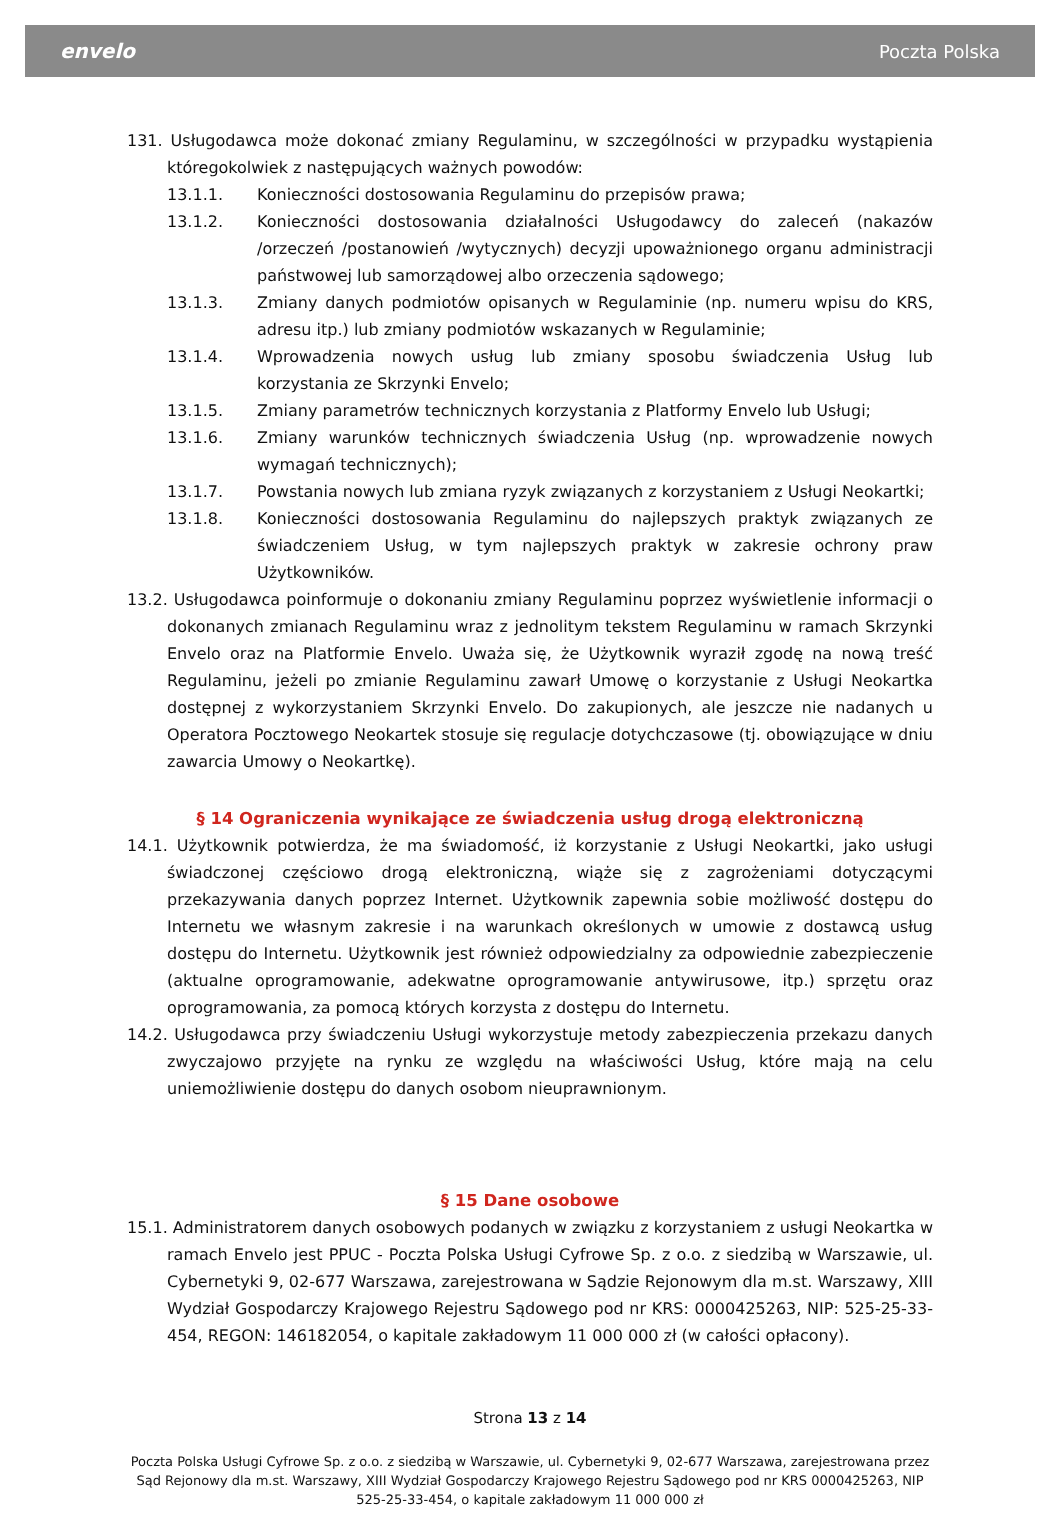envelo Poczta Polska
131. Usługodawca może dokonać zmiany Regulaminu, w szczególności w przypadku wystąpienia któregokolwiek z następujących ważnych powodów:
13.1.1. Konieczności dostosowania Regulaminu do przepisów prawa;
13.1.2. Konieczności dostosowania działalności Usługodawcy do zaleceń (nakazów /orzeczeń /postanowień /wytycznych) decyzji upoważnionego organu administracji państwowej lub samorządowej albo orzeczenia sądowego;
13.1.3. Zmiany danych podmiotów opisanych w Regulaminie (np. numeru wpisu do KRS, adresu itp.) lub zmiany podmiotów wskazanych w Regulaminie;
13.1.4. Wprowadzenia nowych usług lub zmiany sposobu świadczenia Usług lub korzystania ze Skrzynki Envelo;
13.1.5. Zmiany parametrów technicznych korzystania z Platformy Envelo lub Usługi;
13.1.6. Zmiany warunków technicznych świadczenia Usług (np. wprowadzenie nowych wymagań technicznych);
13.1.7. Powstania nowych lub zmiana ryzyk związanych z korzystaniem z Usługi Neokartki;
13.1.8. Konieczności dostosowania Regulaminu do najlepszych praktyk związanych ze świadczeniem Usług, w tym najlepszych praktyk w zakresie ochrony praw Użytkowników.
13.2. Usługodawca poinformuje o dokonaniu zmiany Regulaminu poprzez wyświetlenie informacji o dokonanych zmianach Regulaminu wraz z jednolitym tekstem Regulaminu w ramach Skrzynki Envelo oraz na Platformie Envelo. Uważa się, że Użytkownik wyraził zgodę na nową treść Regulaminu, jeżeli po zmianie Regulaminu zawarł Umowę o korzystanie z Usługi Neokartka dostępnej z wykorzystaniem Skrzynki Envelo. Do zakupionych, ale jeszcze nie nadanych u Operatora Pocztowego Neokartek stosuje się regulacje dotychczasowe (tj. obowiązujące w dniu zawarcia Umowy o Neokartkę).
§ 14 Ograniczenia wynikające ze świadczenia usług drogą elektroniczną
14.1. Użytkownik potwierdza, że ma świadomość, iż korzystanie z Usługi Neokartki, jako usługi świadczonej częściowo drogą elektroniczną, wiąże się z zagrożeniami dotyczącymi przekazywania danych poprzez Internet. Użytkownik zapewnia sobie możliwość dostępu do Internetu we własnym zakresie i na warunkach określonych w umowie z dostawcą usług dostępu do Internetu. Użytkownik jest również odpowiedzialny za odpowiednie zabezpieczenie (aktualne oprogramowanie, adekwatne oprogramowanie antywirusowe, itp.) sprzętu oraz oprogramowania, za pomocą których korzysta z dostępu do Internetu.
14.2. Usługodawca przy świadczeniu Usługi wykorzystuje metody zabezpieczenia przekazu danych zwyczajowo przyjęte na rynku ze względu na właściwości Usług, które mają na celu uniemożliwienie dostępu do danych osobom nieuprawnionym.
§ 15 Dane osobowe
15.1. Administratorem danych osobowych podanych w związku z korzystaniem z usługi Neokartka w ramach Envelo jest PPUC - Poczta Polska Usługi Cyfrowe Sp. z o.o. z siedzibą w Warszawie, ul. Cybernetyki 9, 02-677 Warszawa, zarejestrowana w Sądzie Rejonowym dla m.st. Warszawy, XIII Wydział Gospodarczy Krajowego Rejestru Sądowego pod nr KRS: 0000425263, NIP: 525-25-33-454, REGON: 146182054, o kapitale zakładowym 11 000 000 zł (w całości opłacony).
Strona 13 z 14
Poczta Polska Usługi Cyfrowe Sp. z o.o. z siedzibą w Warszawie, ul. Cybernetyki 9, 02-677 Warszawa, zarejestrowana przez Sąd Rejonowy dla m.st. Warszawy, XIII Wydział Gospodarczy Krajowego Rejestru Sądowego pod nr KRS 0000425263, NIP 525-25-33-454, o kapitale zakładowym 11 000 000 zł